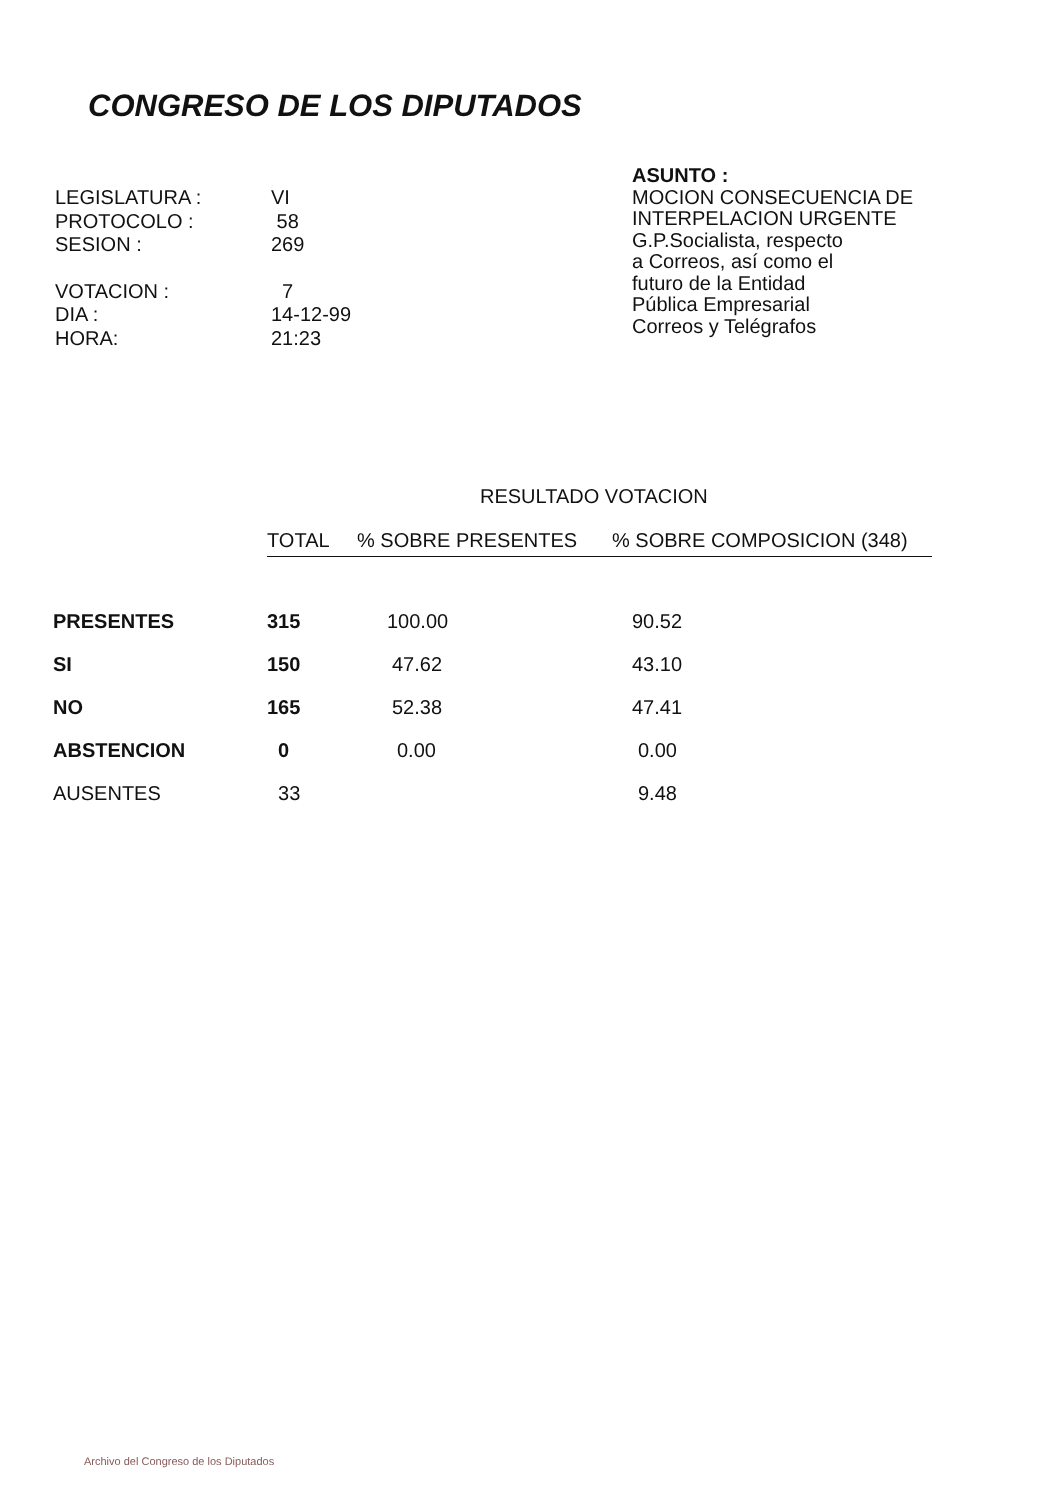CONGRESO DE LOS DIPUTADOS
| LEGISLATURA : | VI |
| PROTOCOLO : | 58 |
| SESION : | 269 |
| VOTACION : | 7 |
| DIA : | 14-12-99 |
| HORA: | 21:23 |
ASUNTO :
MOCION CONSECUENCIA DE
INTERPELACION URGENTE
G.P.Socialista, respecto
a Correos, así como el
futuro de la Entidad
Pública Empresarial
Correos y Telégrafos
RESULTADO VOTACION
| | TOTAL | % SOBRE PRESENTES | % SOBRE COMPOSICION (348) |
| --- | --- | --- | --- |
| PRESENTES | 315 | 100.00 | 90.52 |
| SI | 150 | 47.62 | 43.10 |
| NO | 165 | 52.38 | 47.41 |
| ABSTENCION | 0 | 0.00 | 0.00 |
| AUSENTES | 33 | | 9.48 |
Archivo del Congreso de los Diputados